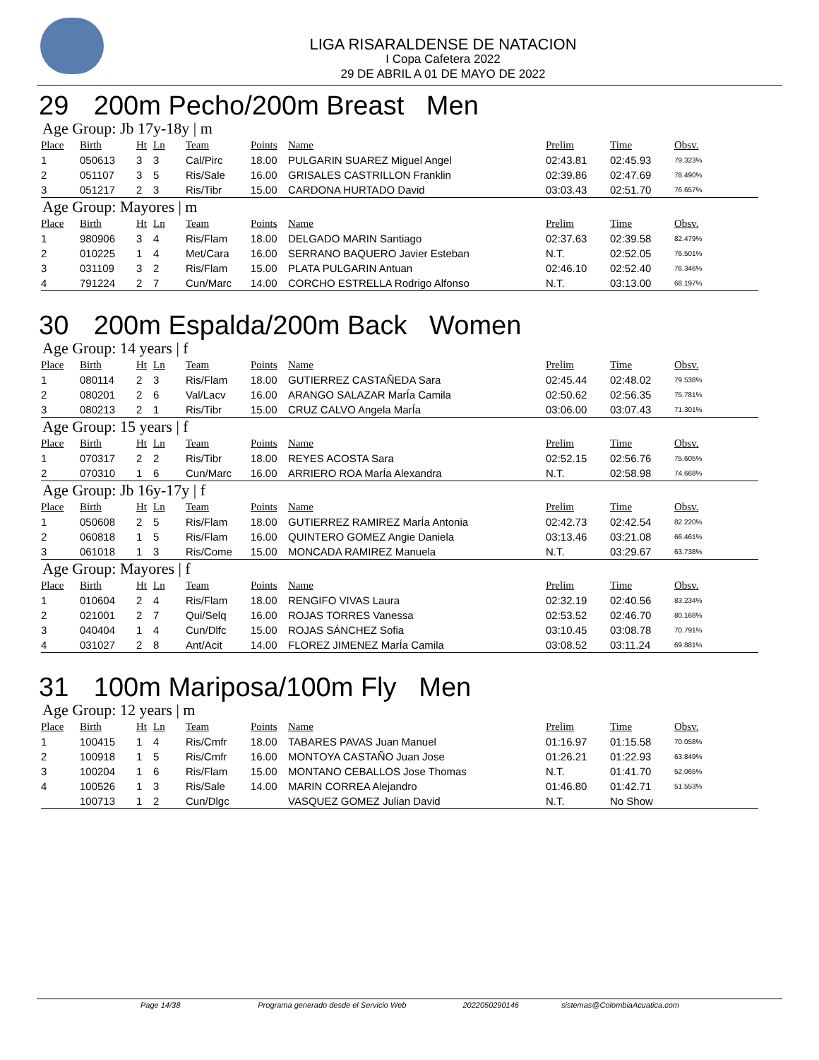LIGA RISARALDENSE DE NATACION
I Copa Cafetera 2022
29 DE ABRIL A 01 DE MAYO DE 2022
29 200m Pecho/200m Breast Men
Age Group: Jb 17y-18y | m
| Place | Birth | Ht | Ln | Team | Points | Name | Prelim | Time | Obsv. |
| --- | --- | --- | --- | --- | --- | --- | --- | --- | --- |
| 1 | 050613 | 3 | 3 | Cal/Pirc | 18.00 | PULGARIN SUAREZ Miguel Angel | 02:43.81 | 02:45.93 | 79.323% |
| 2 | 051107 | 3 | 5 | Ris/Sale | 16.00 | GRISALES CASTRILLON Franklin | 02:39.86 | 02:47.69 | 78.490% |
| 3 | 051217 | 2 | 3 | Ris/Tibr | 15.00 | CARDONA HURTADO David | 03:03.43 | 02:51.70 | 76.657% |
Age Group: Mayores | m
| Place | Birth | Ht | Ln | Team | Points | Name | Prelim | Time | Obsv. |
| --- | --- | --- | --- | --- | --- | --- | --- | --- | --- |
| 1 | 980906 | 3 | 4 | Ris/Flam | 18.00 | DELGADO MARIN Santiago | 02:37.63 | 02:39.58 | 82.479% |
| 2 | 010225 | 1 | 4 | Met/Cara | 16.00 | SERRANO BAQUERO Javier Esteban | N.T. | 02:52.05 | 76.501% |
| 3 | 031109 | 3 | 2 | Ris/Flam | 15.00 | PLATA PULGARIN Antuan | 02:46.10 | 02:52.40 | 76.346% |
| 4 | 791224 | 2 | 7 | Cun/Marc | 14.00 | CORCHO ESTRELLA Rodrigo Alfonso | N.T. | 03:13.00 | 68.197% |
30 200m Espalda/200m Back Women
Age Group: 14 years | f
| Place | Birth | Ht | Ln | Team | Points | Name | Prelim | Time | Obsv. |
| --- | --- | --- | --- | --- | --- | --- | --- | --- | --- |
| 1 | 080114 | 2 | 3 | Ris/Flam | 18.00 | GUTIERREZ CASTAÑEDA Sara | 02:45.44 | 02:48.02 | 79.538% |
| 2 | 080201 | 2 | 6 | Val/Lacv | 16.00 | ARANGO SALAZAR MarÍa Camila | 02:50.62 | 02:56.35 | 75.781% |
| 3 | 080213 | 2 | 1 | Ris/Tibr | 15.00 | CRUZ CALVO Angela MarÍa | 03:06.00 | 03:07.43 | 71.301% |
Age Group: 15 years | f
| Place | Birth | Ht | Ln | Team | Points | Name | Prelim | Time | Obsv. |
| --- | --- | --- | --- | --- | --- | --- | --- | --- | --- |
| 1 | 070317 | 2 | 2 | Ris/Tibr | 18.00 | REYES ACOSTA Sara | 02:52.15 | 02:56.76 | 75.605% |
| 2 | 070310 | 1 | 6 | Cun/Marc | 16.00 | ARRIERO ROA MarÍa Alexandra | N.T. | 02:58.98 | 74.668% |
Age Group: Jb 16y-17y | f
| Place | Birth | Ht | Ln | Team | Points | Name | Prelim | Time | Obsv. |
| --- | --- | --- | --- | --- | --- | --- | --- | --- | --- |
| 1 | 050608 | 2 | 5 | Ris/Flam | 18.00 | GUTIERREZ RAMIREZ MarÍa Antonia | 02:42.73 | 02:42.54 | 82.220% |
| 2 | 060818 | 1 | 5 | Ris/Flam | 16.00 | QUINTERO GOMEZ Angie Daniela | 03:13.46 | 03:21.08 | 66.461% |
| 3 | 061018 | 1 | 3 | Ris/Come | 15.00 | MONCADA RAMIREZ Manuela | N.T. | 03:29.67 | 63.738% |
Age Group: Mayores | f
| Place | Birth | Ht | Ln | Team | Points | Name | Prelim | Time | Obsv. |
| --- | --- | --- | --- | --- | --- | --- | --- | --- | --- |
| 1 | 010604 | 2 | 4 | Ris/Flam | 18.00 | RENGIFO VIVAS Laura | 02:32.19 | 02:40.56 | 83.234% |
| 2 | 021001 | 2 | 7 | Qui/Selq | 16.00 | ROJAS TORRES Vanessa | 02:53.52 | 02:46.70 | 80.168% |
| 3 | 040404 | 1 | 4 | Cun/Dlfc | 15.00 | ROJAS SÁNCHEZ Sofia | 03:10.45 | 03:08.78 | 70.791% |
| 4 | 031027 | 2 | 8 | Ant/Acit | 14.00 | FLOREZ JIMENEZ MarÍa Camila | 03:08.52 | 03:11.24 | 69.881% |
31 100m Mariposa/100m Fly Men
Age Group: 12 years | m
| Place | Birth | Ht | Ln | Team | Points | Name | Prelim | Time | Obsv. |
| --- | --- | --- | --- | --- | --- | --- | --- | --- | --- |
| 1 | 100415 | 1 | 4 | Ris/Cmfr | 18.00 | TABARES PAVAS Juan Manuel | 01:16.97 | 01:15.58 | 70.058% |
| 2 | 100918 | 1 | 5 | Ris/Cmfr | 16.00 | MONTOYA CASTAÑO Juan Jose | 01:26.21 | 01:22.93 | 63.849% |
| 3 | 100204 | 1 | 6 | Ris/Flam | 15.00 | MONTANO CEBALLOS Jose Thomas | N.T. | 01:41.70 | 52.065% |
| 4 | 100526 | 1 | 3 | Ris/Sale | 14.00 | MARIN CORREA Alejandro | 01:46.80 | 01:42.71 | 51.553% |
| | 100713 | 1 | 2 | Cun/Dlgc | | VASQUEZ GOMEZ Julian David | N.T. | No Show | |
Page 14/38 Programa generado desde el Servicio Web 2022050290146 sistemas@ColombiaAcuatica.com